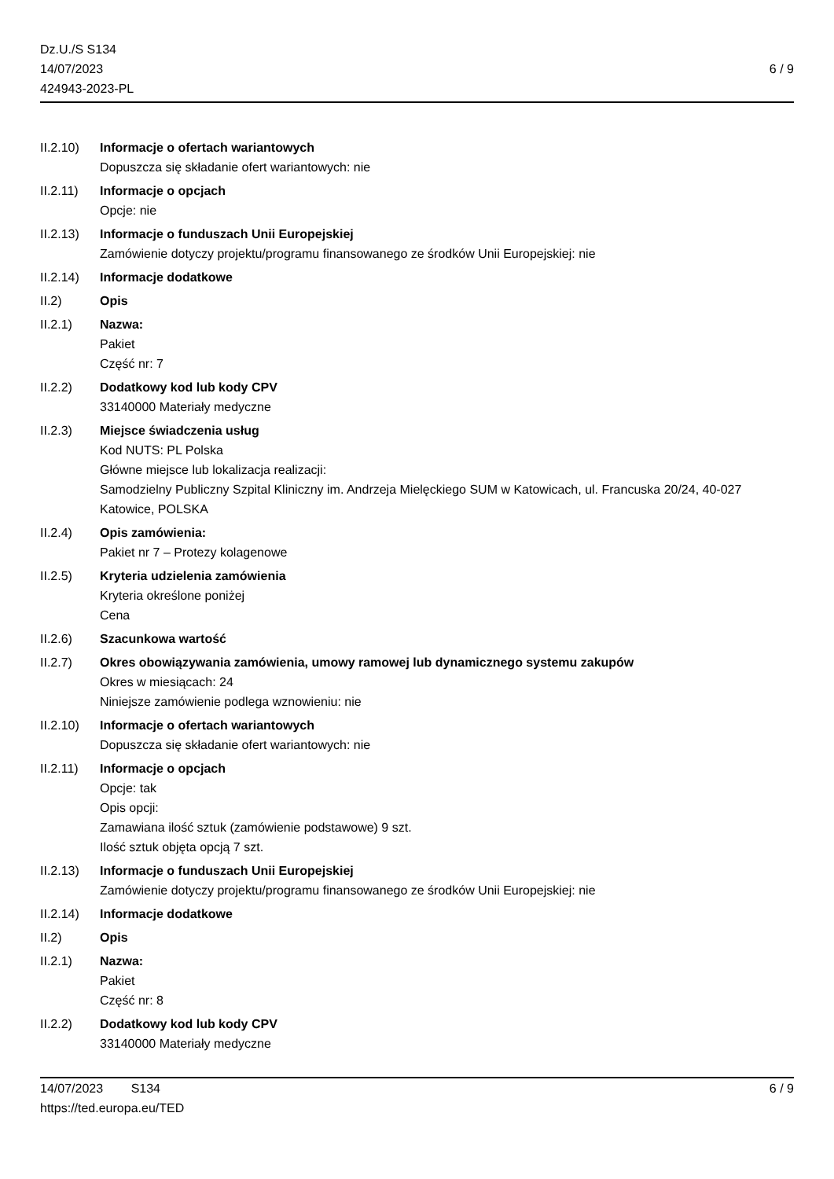Dz.U./S S134
14/07/2023
424943-2023-PL
6 / 9
II.2.10)
Informacje o ofertach wariantowych
Dopuszcza się składanie ofert wariantowych: nie
II.2.11)
Informacje o opcjach
Opcje: nie
II.2.13)
Informacje o funduszach Unii Europejskiej
Zamówienie dotyczy projektu/programu finansowanego ze środków Unii Europejskiej: nie
II.2.14)
Informacje dodatkowe
II.2) Opis
II.2.1) Nazwa:
Pakiet
Część nr: 7
II.2.2) Dodatkowy kod lub kody CPV
33140000 Materiały medyczne
II.2.3) Miejsce świadczenia usług
Kod NUTS: PL Polska
Główne miejsce lub lokalizacja realizacji:
Samodzielny Publiczny Szpital Kliniczny im. Andrzeja Mielęckiego SUM w Katowicach, ul. Francuska 20/24, 40-027 Katowice, POLSKA
II.2.4) Opis zamówienia:
Pakiet nr 7 – Protezy kolagenowe
II.2.5) Kryteria udzielenia zamówienia
Kryteria określone poniżej
Cena
II.2.6) Szacunkowa wartość
II.2.7) Okres obowiązywania zamówienia, umowy ramowej lub dynamicznego systemu zakupów
Okres w miesiącach: 24
Niniejsze zamówienie podlega wznowieniu: nie
II.2.10)
Informacje o ofertach wariantowych
Dopuszcza się składanie ofert wariantowych: nie
II.2.11)
Informacje o opcjach
Opcje: tak
Opis opcji:
Zamawiana ilość sztuk (zamówienie podstawowe) 9 szt.
Ilość sztuk objęta opcją 7 szt.
II.2.13)
Informacje o funduszach Unii Europejskiej
Zamówienie dotyczy projektu/programu finansowanego ze środków Unii Europejskiej: nie
II.2.14)
Informacje dodatkowe
II.2) Opis
II.2.1) Nazwa:
Pakiet
Część nr: 8
II.2.2) Dodatkowy kod lub kody CPV
33140000 Materiały medyczne
14/07/2023 S134 6 / 9
https://ted.europa.eu/TED